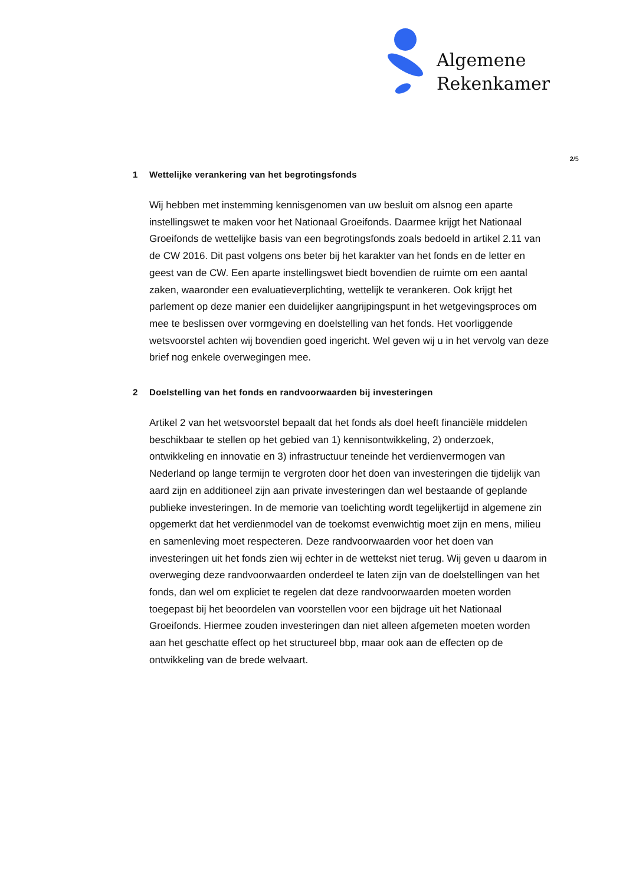Algemene
Rekenkamer
2/5
1 Wettelijke verankering van het begrotingsfonds
Wij hebben met instemming kennisgenomen van uw besluit om alsnog een aparte instellingswet te maken voor het Nationaal Groeifonds. Daarmee krijgt het Nationaal Groeifonds de wettelijke basis van een begrotingsfonds zoals bedoeld in artikel 2.11 van de CW 2016. Dit past volgens ons beter bij het karakter van het fonds en de letter en geest van de CW. Een aparte instellingswet biedt bovendien de ruimte om een aantal zaken, waaronder een evaluatieverplichting, wettelijk te verankeren. Ook krijgt het parlement op deze manier een duidelijker aangrijpingspunt in het wetgevingsproces om mee te beslissen over vormgeving en doelstelling van het fonds. Het voorliggende wetsvoorstel achten wij bovendien goed ingericht. Wel geven wij u in het vervolg van deze brief nog enkele overwegingen mee.
2 Doelstelling van het fonds en randvoorwaarden bij investeringen
Artikel 2 van het wetsvoorstel bepaalt dat het fonds als doel heeft financiële middelen beschikbaar te stellen op het gebied van 1) kennisontwikkeling, 2) onderzoek, ontwikkeling en innovatie en 3) infrastructuur teneinde het verdienvermogen van Nederland op lange termijn te vergroten door het doen van investeringen die tijdelijk van aard zijn en additioneel zijn aan private investeringen dan wel bestaande of geplande publieke investeringen. In de memorie van toelichting wordt tegelijkertijd in algemene zin opgemerkt dat het verdienmodel van de toekomst evenwichtig moet zijn en mens, milieu en samenleving moet respecteren. Deze randvoorwaarden voor het doen van investeringen uit het fonds zien wij echter in de wettekst niet terug. Wij geven u daarom in overweging deze randvoorwaarden onderdeel te laten zijn van de doelstellingen van het fonds, dan wel om expliciet te regelen dat deze randvoorwaarden moeten worden toegepast bij het beoordelen van voorstellen voor een bijdrage uit het Nationaal Groeifonds. Hiermee zouden investeringen dan niet alleen afgemeten moeten worden aan het geschatte effect op het structureel bbp, maar ook aan de effecten op de ontwikkeling van de brede welvaart.